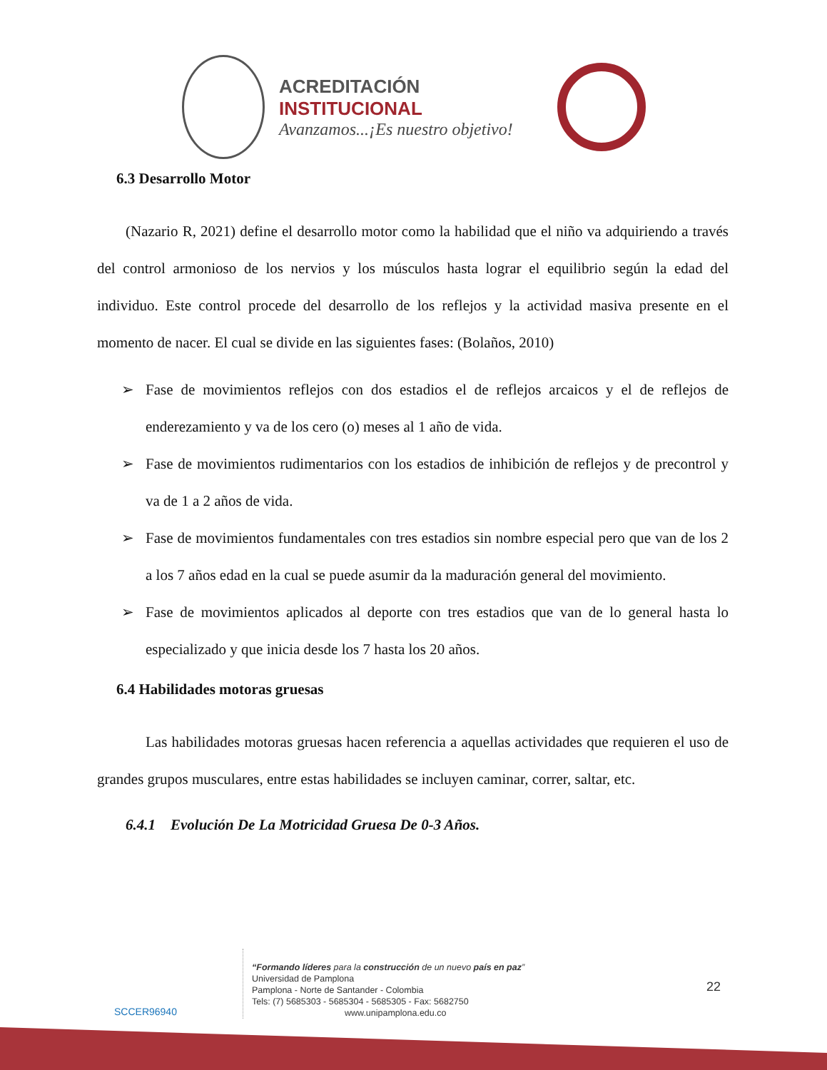ACREDITACIÓN INSTITUCIONAL
Avanzamos...¡Es nuestro objetivo!
6.3 Desarrollo Motor
(Nazario R, 2021) define el desarrollo motor como la habilidad que el niño va adquiriendo a través del control armonioso de los nervios y los músculos hasta lograr el equilibrio según la edad del individuo. Este control procede del desarrollo de los reflejos y la actividad masiva presente en el momento de nacer. El cual se divide en las siguientes fases: (Bolaños, 2010)
➢ Fase de movimientos reflejos con dos estadios el de reflejos arcaicos y el de reflejos de enderezamiento y va de los cero (o) meses al 1 año de vida.
➢ Fase de movimientos rudimentarios con los estadios de inhibición de reflejos y de precontrol y va de 1 a 2 años de vida.
➢ Fase de movimientos fundamentales con tres estadios sin nombre especial pero que van de los 2 a los 7 años edad en la cual se puede asumir da la maduración general del movimiento.
➢ Fase de movimientos aplicados al deporte con tres estadios que van de lo general hasta lo especializado y que inicia desde los 7 hasta los 20 años.
6.4 Habilidades motoras gruesas
Las habilidades motoras gruesas hacen referencia a aquellas actividades que requieren el uso de grandes grupos musculares, entre estas habilidades se incluyen caminar, correr, saltar, etc.
6.4.1 Evolución De La Motricidad Gruesa De 0-3 Años.
SCCER96940
“Formando líderes para la construcción de un nuevo país en paz”
Universidad de Pamplona
Pamplona - Norte de Santander - Colombia
Tels: (7) 5685303 - 5685304 - 5685305 - Fax: 5682750
www.unipamplona.edu.co
22